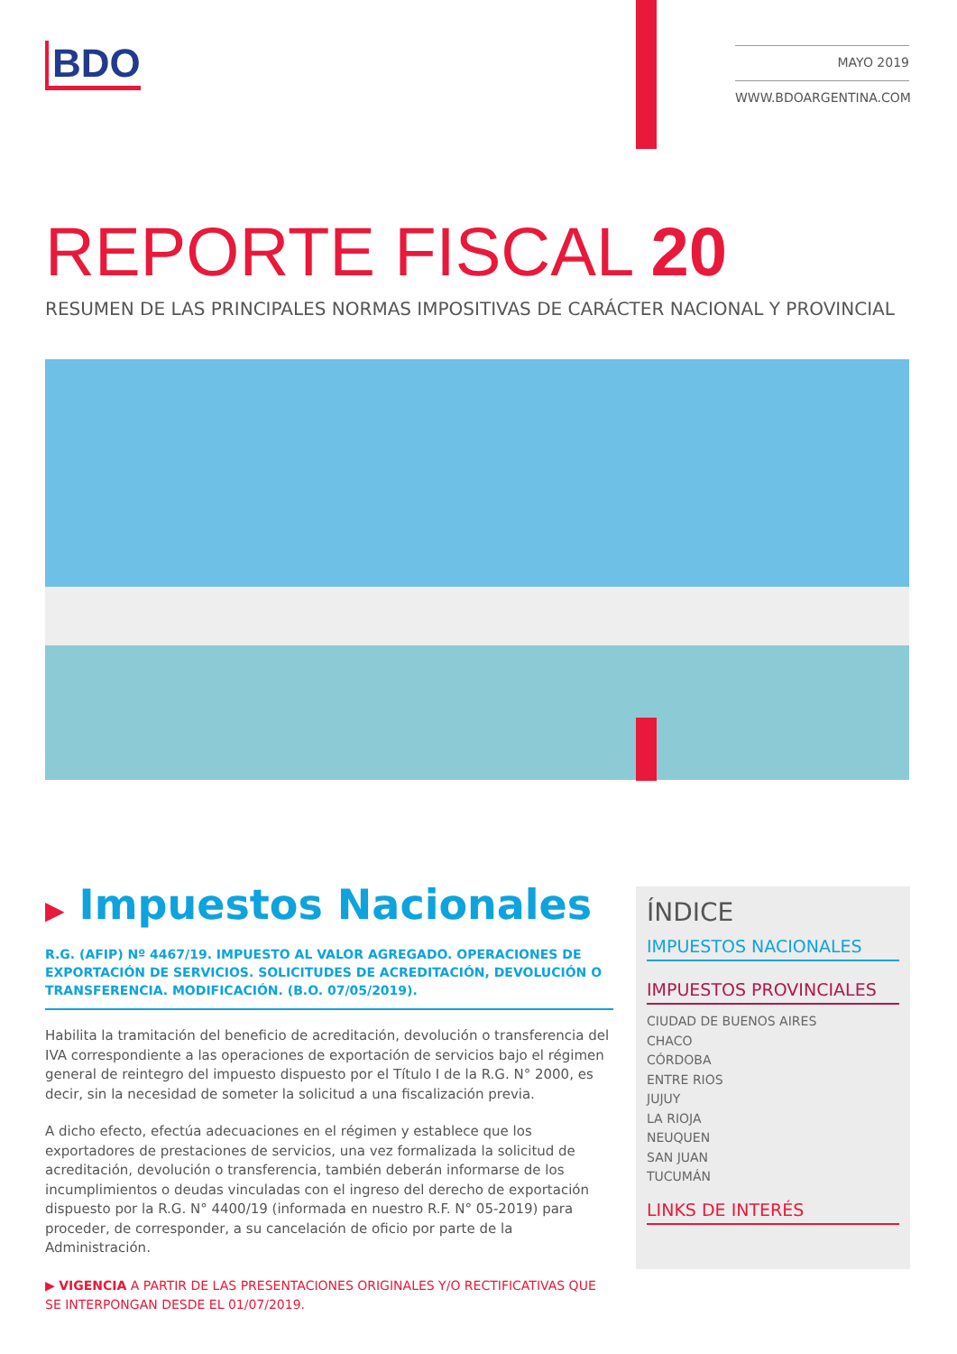BDO
MAYO 2019
WWW.BDOARGENTINA.COM
REPORTE FISCAL 20
RESUMEN DE LAS PRINCIPALES NORMAS IMPOSITIVAS DE CARÁCTER NACIONAL Y PROVINCIAL
▶ Impuestos Nacionales
R.G. (AFIP) Nº 4467/19. IMPUESTO AL VALOR AGREGADO. OPERACIONES DE EXPORTACIÓN DE SERVICIOS. SOLICITUDES DE ACREDITACIÓN, DEVOLUCIÓN O TRANSFERENCIA. MODIFICACIÓN. (B.O. 07/05/2019).
Habilita la tramitación del beneficio de acreditación, devolución o transferencia del IVA correspondiente a las operaciones de exportación de servicios bajo el régimen general de reintegro del impuesto dispuesto por el Título I de la R.G. N° 2000, es decir, sin la necesidad de someter la solicitud a una fiscalización previa.
A dicho efecto, efectúa adecuaciones en el régimen y establece que los exportadores de prestaciones de servicios, una vez formalizada la solicitud de acreditación, devolución o transferencia, también deberán informarse de los incumplimientos o deudas vinculadas con el ingreso del derecho de exportación dispuesto por la R.G. N° 4400/19 (informada en nuestro R.F. N° 05-2019) para proceder, de corresponder, a su cancelación de oficio por parte de la Administración.
▶ VIGENCIA A PARTIR DE LAS PRESENTACIONES ORIGINALES Y/O RECTIFICATIVAS QUE SE INTERPONGAN DESDE EL 01/07/2019.
ÍNDICE
IMPUESTOS NACIONALES
IMPUESTOS PROVINCIALES
CIUDAD DE BUENOS AIRES
CHACO
CÓRDOBA
ENTRE RIOS
JUJUY
LA RIOJA
NEUQUEN
SAN JUAN
TUCUMÁN
LINKS DE INTERÉS